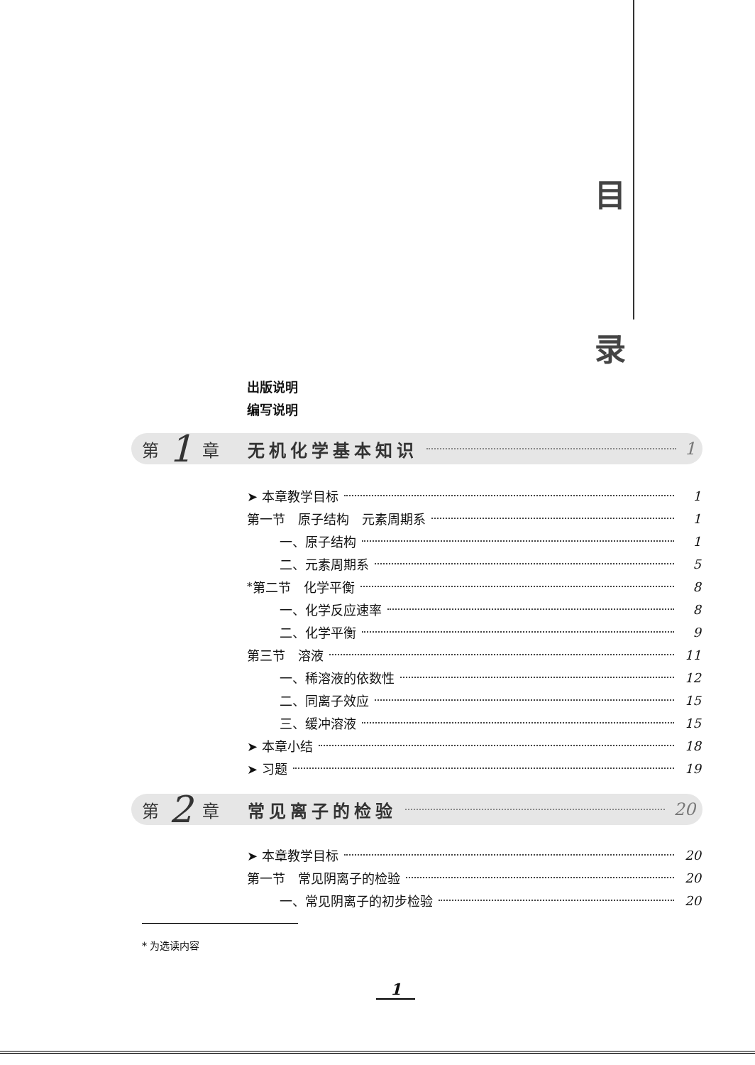目
录
出版说明
编写说明
第 1 章 无机化学基本知识 1
➤ 本章教学目标 1
第一节　原子结构　元素周期系 1
一、原子结构 1
二、元素周期系 5
<sup>*</sup> 第二节　化学平衡 8
一、化学反应速率 8
二、化学平衡 9
第三节　溶液 11
一、稀溶液的依数性 12
二、同离子效应 15
三、缓冲溶液 15
➤ 本章小结 18
➤ 习题 19
第 2 章 常见离子的检验 20
➤ 本章教学目标 20
第一节　常见阴离子的检验 20
一、常见阴离子的初步检验 20
* 为选读内容
1